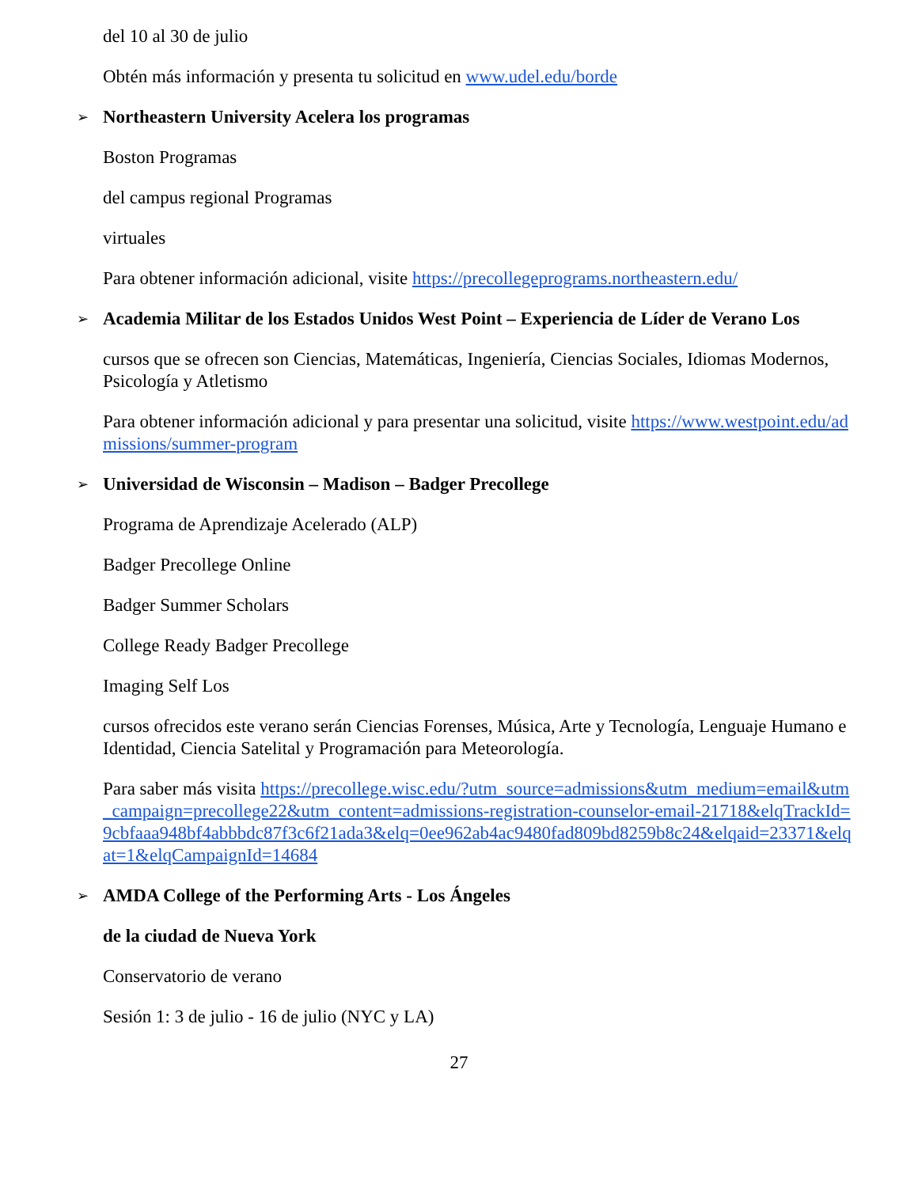del 10 al 30 de julio
Obtén más información y presenta tu solicitud en www.udel.edu/borde
➢ Northeastern University Acelera los programas
Boston Programas
del campus regional Programas
virtuales
Para obtener información adicional, visite https://precollegeprograms.northeastern.edu/
➢ Academia Militar de los Estados Unidos West Point – Experiencia de Líder de Verano Los
cursos que se ofrecen son Ciencias, Matemáticas, Ingeniería, Ciencias Sociales, Idiomas Modernos, Psicología y Atletismo
Para obtener información adicional y para presentar una solicitud, visite https://www.westpoint.edu/admissions/summer-program
➢ Universidad de Wisconsin – Madison – Badger Precollege
Programa de Aprendizaje Acelerado (ALP)
Badger Precollege Online
Badger Summer Scholars
College Ready Badger Precollege
Imaging Self Los
cursos ofrecidos este verano serán Ciencias Forenses, Música, Arte y Tecnología, Lenguaje Humano e Identidad, Ciencia Satelital y Programación para Meteorología.
Para saber más visita https://precollege.wisc.edu/?utm_source=admissions&utm_medium=email&utm_campaign=precollege22&utm_content=admissions-registration-counselor-email-21718&elqTrackId=9cbfaaa948bf4abbbdc87f3c6f21ada3&elq=0ee962ab4ac9480fad809bd8259b8c24&elqaid=23371&elqat=1&elqCampaignId=14684
➢ AMDA College of the Performing Arts - Los Ángeles
de la ciudad de Nueva York
Conservatorio de verano
Sesión 1: 3 de julio - 16 de julio (NYC y LA)
27